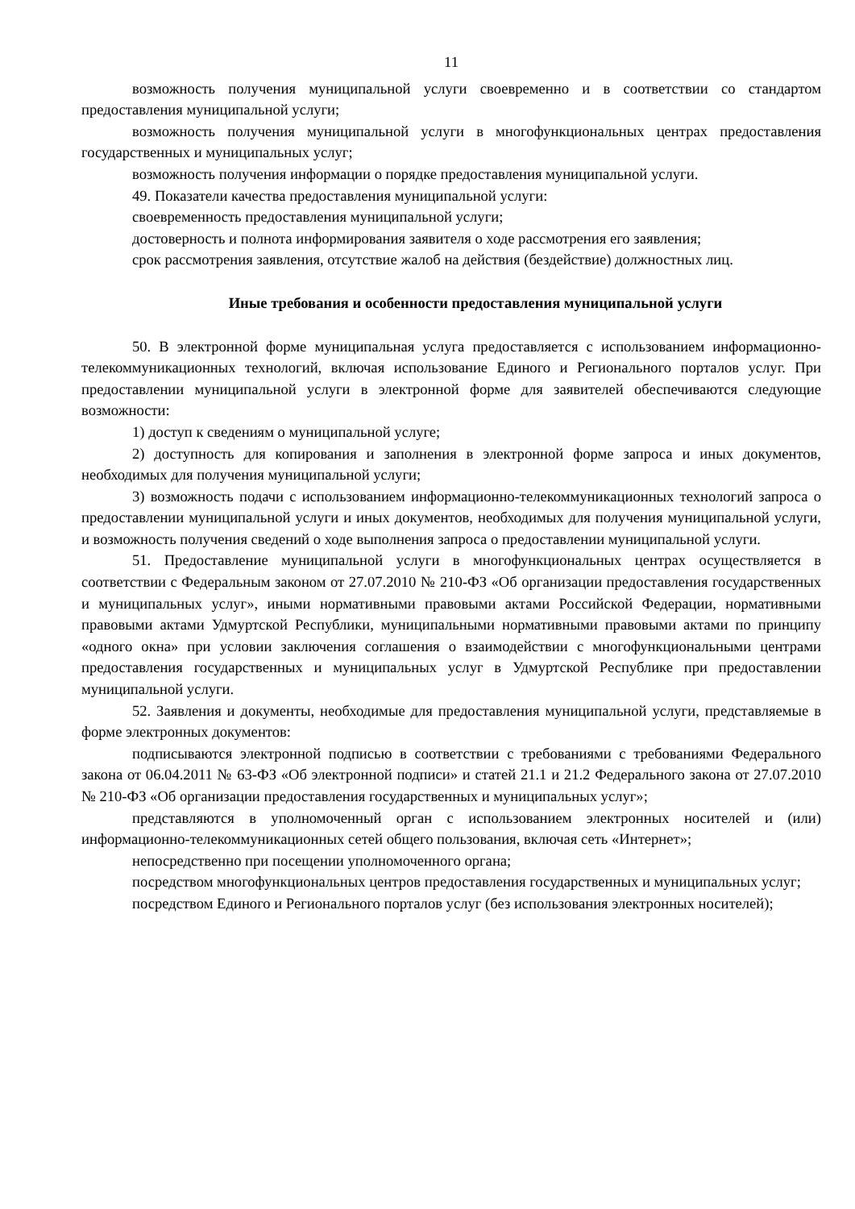11
возможность получения муниципальной услуги своевременно и в соответствии со стандартом предоставления муниципальной услуги;
возможность получения муниципальной услуги в многофункциональных центрах предоставления государственных и муниципальных услуг;
возможность получения информации о порядке предоставления муниципальной услуги.
49. Показатели качества предоставления муниципальной услуги:
своевременность предоставления муниципальной услуги;
достоверность и полнота информирования заявителя о ходе рассмотрения его заявления;
срок рассмотрения заявления, отсутствие жалоб на действия (бездействие) должностных лиц.
Иные требования и особенности предоставления муниципальной услуги
50. В электронной форме муниципальная услуга предоставляется с использованием информационно-телекоммуникационных технологий, включая использование Единого и Регионального порталов услуг. При предоставлении муниципальной услуги в электронной форме для заявителей обеспечиваются следующие возможности:
1) доступ к сведениям о муниципальной услуге;
2) доступность для копирования и заполнения в электронной форме запроса и иных документов, необходимых для получения муниципальной услуги;
3) возможность подачи с использованием информационно-телекоммуникационных технологий запроса о предоставлении муниципальной услуги и иных документов, необходимых для получения муниципальной услуги, и возможность получения сведений о ходе выполнения запроса о предоставлении муниципальной услуги.
51. Предоставление муниципальной услуги в многофункциональных центрах осуществляется в соответствии с Федеральным законом от 27.07.2010 № 210-ФЗ «Об организации предоставления государственных и муниципальных услуг», иными нормативными правовыми актами Российской Федерации, нормативными правовыми актами Удмуртской Республики, муниципальными нормативными правовыми актами по принципу «одного окна» при условии заключения соглашения о взаимодействии с многофункциональными центрами предоставления государственных и муниципальных услуг в Удмуртской Республике при предоставлении муниципальной услуги.
52. Заявления и документы, необходимые для предоставления муниципальной услуги, представляемые в форме электронных документов:
подписываются электронной подписью в соответствии с требованиями с требованиями Федерального закона от 06.04.2011 № 63-ФЗ «Об электронной подписи» и статей 21.1 и 21.2 Федерального закона от 27.07.2010 № 210-ФЗ «Об организации предоставления государственных и муниципальных услуг»;
представляются в уполномоченный орган с использованием электронных носителей и (или) информационно-телекоммуникационных сетей общего пользования, включая сеть «Интернет»;
непосредственно при посещении уполномоченного органа;
посредством многофункциональных центров предоставления государственных и муниципальных услуг;
посредством Единого и Регионального порталов услуг (без использования электронных носителей);